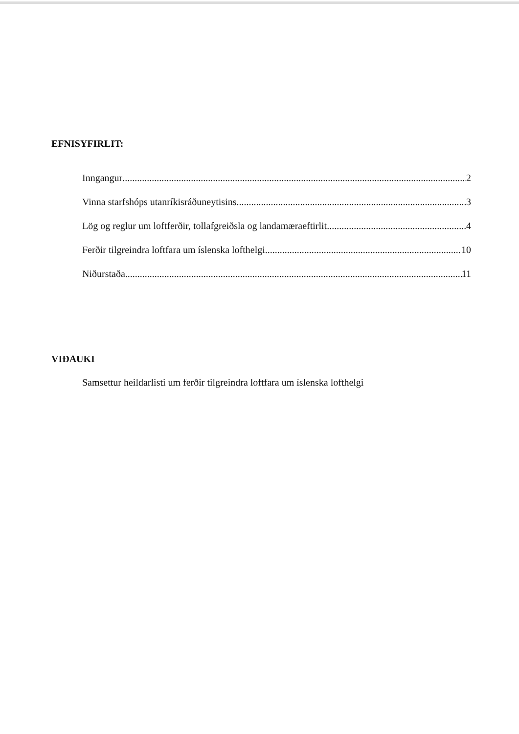EFNISYFIRLIT:
Inngangur 2
Vinna starfshóps utanríkisráðuneytisins 3
Lög og reglur um loftferðir, tollafgreiðsla og landamæraeftirlit 4
Ferðir tilgreindra loftfara um íslenska lofthelgi 10
Niðurstaða 11
VIÐAUKI
Samsettur heildarlisti um ferðir tilgreindra loftfara um íslenska lofthelgi